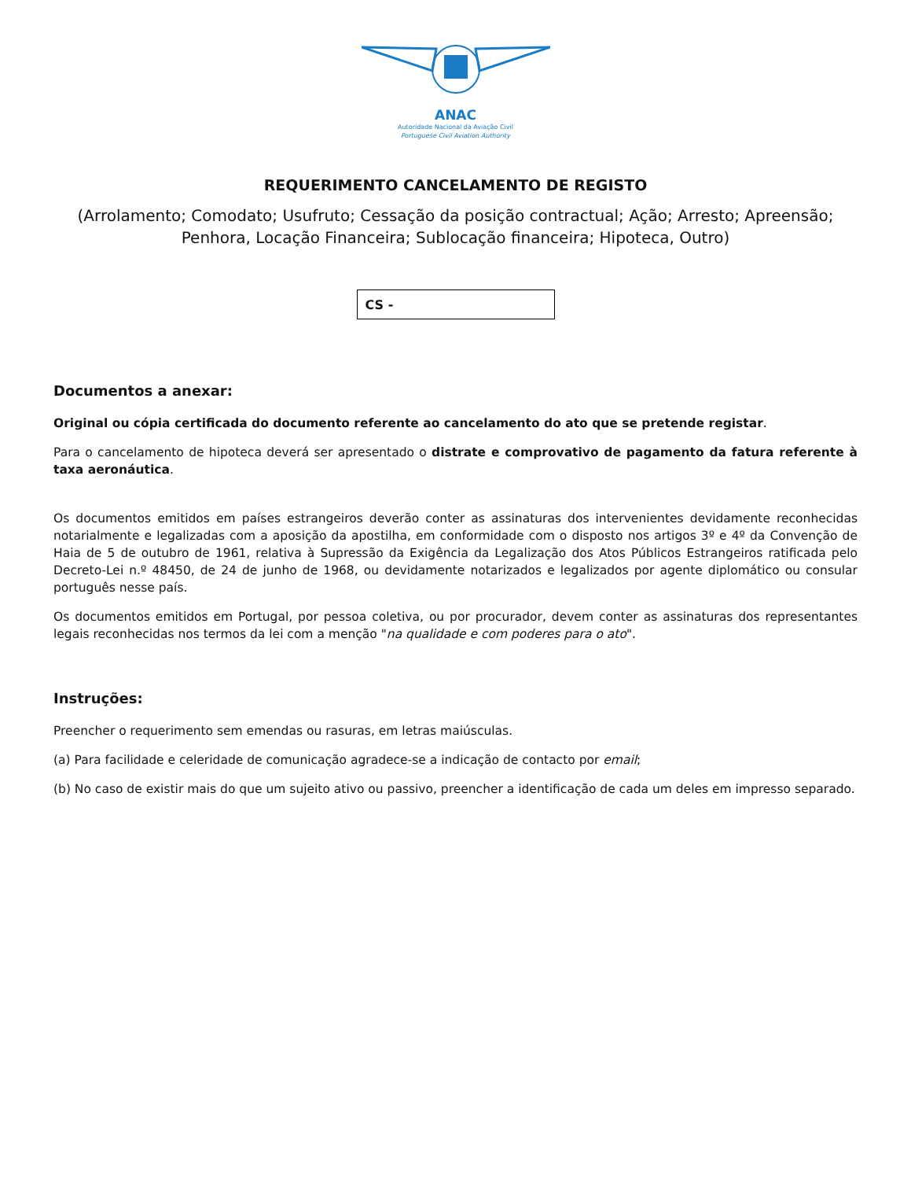ANAC
Autoridade Nacional da Aviação Civil
Portuguese Civil Aviation Authority
REQUERIMENTO CANCELAMENTO DE REGISTO
(Arrolamento; Comodato; Usufruto; Cessação da posição contractual; Ação; Arresto; Apreensão; Penhora, Locação Financeira; Sublocação financeira; Hipoteca, Outro)
CS -
Documentos a anexar:
Original ou cópia certificada do documento referente ao cancelamento do ato que se pretende registar.
Para o cancelamento de hipoteca deverá ser apresentado o distrate e comprovativo de pagamento da fatura referente à taxa aeronáutica.
Os documentos emitidos em países estrangeiros deverão conter as assinaturas dos intervenientes devidamente reconhecidas notarialmente e legalizadas com a aposição da apostilha, em conformidade com o disposto nos artigos 3º e 4º da Convenção de Haia de 5 de outubro de 1961, relativa à Supressão da Exigência da Legalização dos Atos Públicos Estrangeiros ratificada pelo Decreto-Lei n.º 48450, de 24 de junho de 1968, ou devidamente notarizados e legalizados por agente diplomático ou consular português nesse país.
Os documentos emitidos em Portugal, por pessoa coletiva, ou por procurador, devem conter as assinaturas dos representantes legais reconhecidas nos termos da lei com a menção "na qualidade e com poderes para o ato".
Instruções:
Preencher o requerimento sem emendas ou rasuras, em letras maiúsculas.
(a) Para facilidade e celeridade de comunicação agradece-se a indicação de contacto por email;
(b) No caso de existir mais do que um sujeito ativo ou passivo, preencher a identificação de cada um deles em impresso separado.